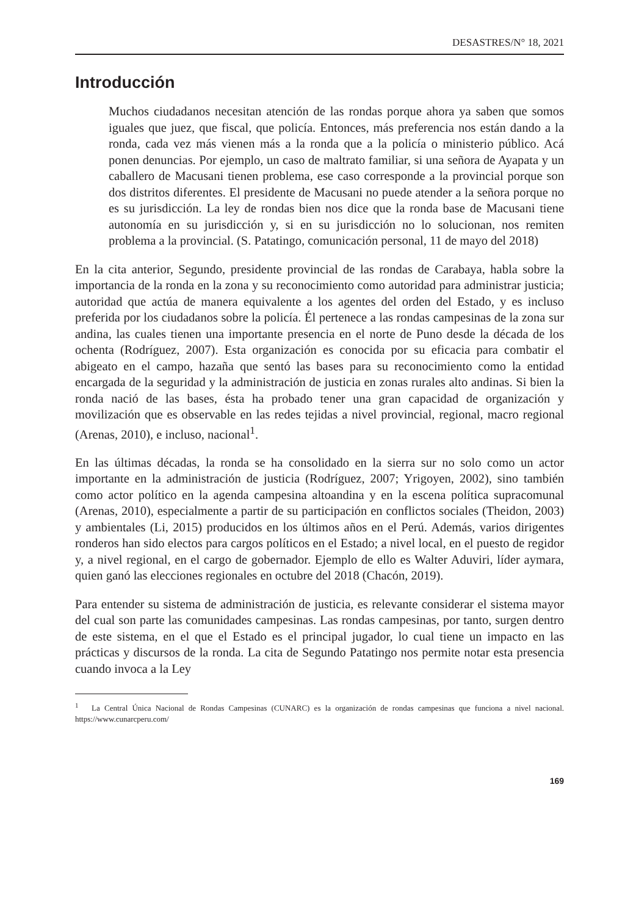DESASTRES/N° 18, 2021
Introducción
Muchos ciudadanos necesitan atención de las rondas porque ahora ya saben que somos iguales que juez, que fiscal, que policía. Entonces, más preferencia nos están dando a la ronda, cada vez más vienen más a la ronda que a la policía o ministerio público. Acá ponen denuncias. Por ejemplo, un caso de maltrato familiar, si una señora de Ayapata y un caballero de Macusani tienen problema, ese caso corresponde a la provincial porque son dos distritos diferentes. El presidente de Macusani no puede atender a la señora porque no es su jurisdicción. La ley de rondas bien nos dice que la ronda base de Macusani tiene autonomía en su jurisdicción y, si en su jurisdicción no lo solucionan, nos remiten problema a la provincial. (S. Patatingo, comunicación personal, 11 de mayo del 2018)
En la cita anterior, Segundo, presidente provincial de las rondas de Carabaya, habla sobre la importancia de la ronda en la zona y su reconocimiento como autoridad para administrar justicia; autoridad que actúa de manera equivalente a los agentes del orden del Estado, y es incluso preferida por los ciudadanos sobre la policía. Él pertenece a las rondas campesinas de la zona sur andina, las cuales tienen una importante presencia en el norte de Puno desde la década de los ochenta (Rodríguez, 2007). Esta organización es conocida por su eficacia para combatir el abigeato en el campo, hazaña que sentó las bases para su reconocimiento como la entidad encargada de la seguridad y la administración de justicia en zonas rurales alto andinas. Si bien la ronda nació de las bases, ésta ha probado tener una gran capacidad de organización y movilización que es observable en las redes tejidas a nivel provincial, regional, macro regional (Arenas, 2010), e incluso, nacional<sup>1</sup>.
En las últimas décadas, la ronda se ha consolidado en la sierra sur no solo como un actor importante en la administración de justicia (Rodríguez, 2007; Yrigoyen, 2002), sino también como actor político en la agenda campesina altoandina y en la escena política supracomunal (Arenas, 2010), especialmente a partir de su participación en conflictos sociales (Theidon, 2003) y ambientales (Li, 2015) producidos en los últimos años en el Perú. Además, varios dirigentes ronderos han sido electos para cargos políticos en el Estado; a nivel local, en el puesto de regidor y, a nivel regional, en el cargo de gobernador. Ejemplo de ello es Walter Aduviri, líder aymara, quien ganó las elecciones regionales en octubre del 2018 (Chacón, 2019).
Para entender su sistema de administración de justicia, es relevante considerar el sistema mayor del cual son parte las comunidades campesinas. Las rondas campesinas, por tanto, surgen dentro de este sistema, en el que el Estado es el principal jugador, lo cual tiene un impacto en las prácticas y discursos de la ronda. La cita de Segundo Patatingo nos permite notar esta presencia cuando invoca a la Ley
<sup>1</sup> La Central Única Nacional de Rondas Campesinas (CUNARC) es la organización de rondas campesinas que funciona a nivel nacional. https://www.cunarcperu.com/
169